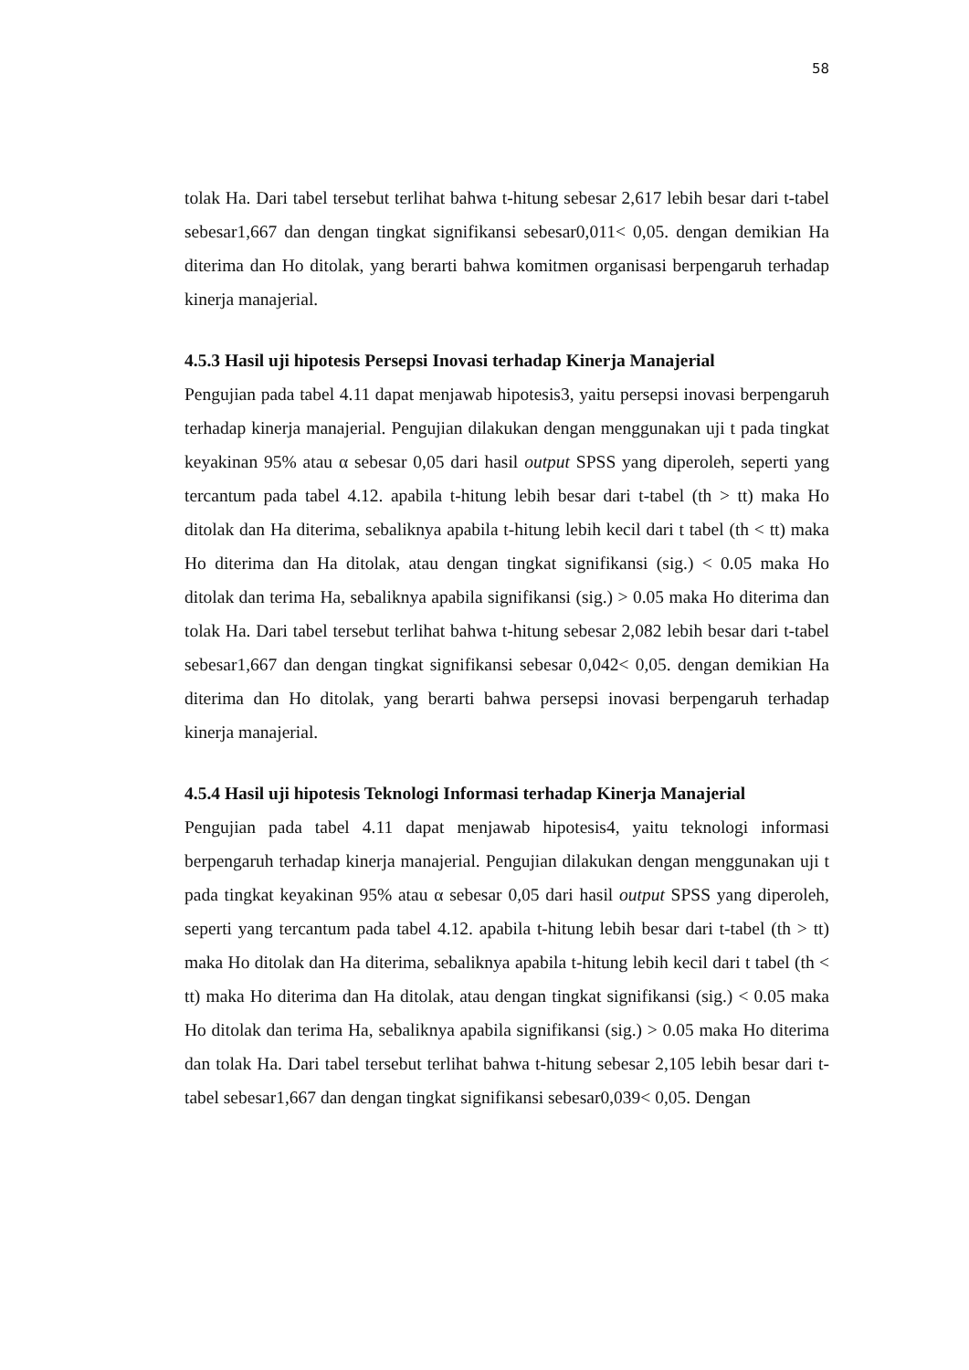58
tolak Ha. Dari tabel tersebut terlihat bahwa t-hitung sebesar 2,617 lebih besar dari t-tabel sebesar1,667 dan dengan tingkat signifikansi sebesar0,011< 0,05. dengan demikian Ha diterima dan Ho ditolak, yang berarti bahwa komitmen organisasi berpengaruh terhadap kinerja manajerial.
4.5.3 Hasil uji hipotesis Persepsi Inovasi terhadap Kinerja Manajerial
Pengujian pada tabel 4.11 dapat menjawab hipotesis3, yaitu persepsi inovasi berpengaruh terhadap kinerja manajerial. Pengujian dilakukan dengan menggunakan uji t pada tingkat keyakinan 95% atau α sebesar 0,05 dari hasil output SPSS yang diperoleh, seperti yang tercantum pada tabel 4.12. apabila t-hitung lebih besar dari t-tabel (th > tt) maka Ho ditolak dan Ha diterima, sebaliknya apabila t-hitung lebih kecil dari t tabel (th < tt) maka Ho diterima dan Ha ditolak, atau dengan tingkat signifikansi (sig.) < 0.05 maka Ho ditolak dan terima Ha, sebaliknya apabila signifikansi (sig.) > 0.05 maka Ho diterima dan tolak Ha. Dari tabel tersebut terlihat bahwa t-hitung sebesar 2,082 lebih besar dari t-tabel sebesar1,667 dan dengan tingkat signifikansi sebesar 0,042< 0,05. dengan demikian Ha diterima dan Ho ditolak, yang berarti bahwa persepsi inovasi berpengaruh terhadap kinerja manajerial.
4.5.4 Hasil uji hipotesis Teknologi Informasi terhadap Kinerja Manajerial
Pengujian pada tabel 4.11 dapat menjawab hipotesis4, yaitu teknologi informasi berpengaruh terhadap kinerja manajerial. Pengujian dilakukan dengan menggunakan uji t pada tingkat keyakinan 95% atau α sebesar 0,05 dari hasil output SPSS yang diperoleh, seperti yang tercantum pada tabel 4.12. apabila t-hitung lebih besar dari t-tabel (th > tt) maka Ho ditolak dan Ha diterima, sebaliknya apabila t-hitung lebih kecil dari t tabel (th < tt) maka Ho diterima dan Ha ditolak, atau dengan tingkat signifikansi (sig.) < 0.05 maka Ho ditolak dan terima Ha, sebaliknya apabila signifikansi (sig.) > 0.05 maka Ho diterima dan tolak Ha. Dari tabel tersebut terlihat bahwa t-hitung sebesar 2,105 lebih besar dari t-tabel sebesar1,667 dan dengan tingkat signifikansi sebesar0,039< 0,05. Dengan